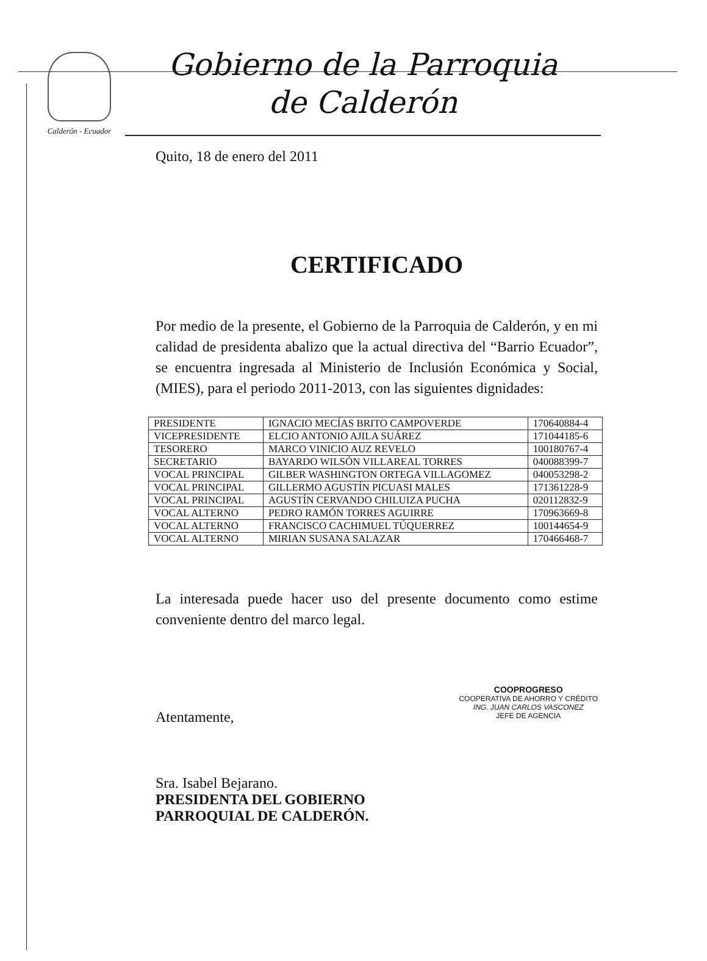Calderón - Ecuador
Gobierno de la Parroquia
de Calderón
Quito, 18 de enero del 2011
CERTIFICADO
Por medio de la presente, el Gobierno de la Parroquia de Calderón, y en mi calidad de presidenta abalizo que la actual directiva del “Barrio Ecuador”, se encuentra ingresada al Ministerio de Inclusión Económica y Social, (MIES), para el periodo 2011-2013, con las siguientes dignidades:
| PRESIDENTE | IGNACIO MECÍAS BRITO CAMPOVERDE | 170640884-4 |
| VICEPRESIDENTE | ELCIO ANTONIO AJILA SUÁREZ | 171044185-6 |
| TESORERO | MARCO VINICIO AUZ REVELO | 100180767-4 |
| SECRETARIO | BAYARDO WILSÓN VILLAREAL TORRES | 040088399-7 |
| VOCAL PRINCIPAL | GILBER WASHINGTON ORTEGA VILLAGOMEZ | 040053298-2 |
| VOCAL PRINCIPAL | GILLERMO AGUSTÍN PICUASI MALES | 171361228-9 |
| VOCAL PRINCIPAL | AGUSTÍN CERVANDO CHILUIZA PUCHA | 020112832-9 |
| VOCAL ALTERNO | PEDRO RAMÓN TORRES AGUIRRE | 170963669-8 |
| VOCAL ALTERNO | FRANCISCO CACHIMUEL TÚQUERREZ | 100144654-9 |
| VOCAL ALTERNO | MIRIAN SUSANA SALAZAR | 170466468-7 |
La interesada puede hacer uso del presente documento como estime conveniente dentro del marco legal.
Atentamente,
Sra. Isabel Bejarano.
PRESIDENTA DEL GOBIERNO
PARROQUIAL DE CALDERÓN.
COOPROGRESO
COOPERATIVA DE AHORRO Y CRÉDITO
ING. JUAN CARLOS VASCONEZ
JEFE DE AGENCIA